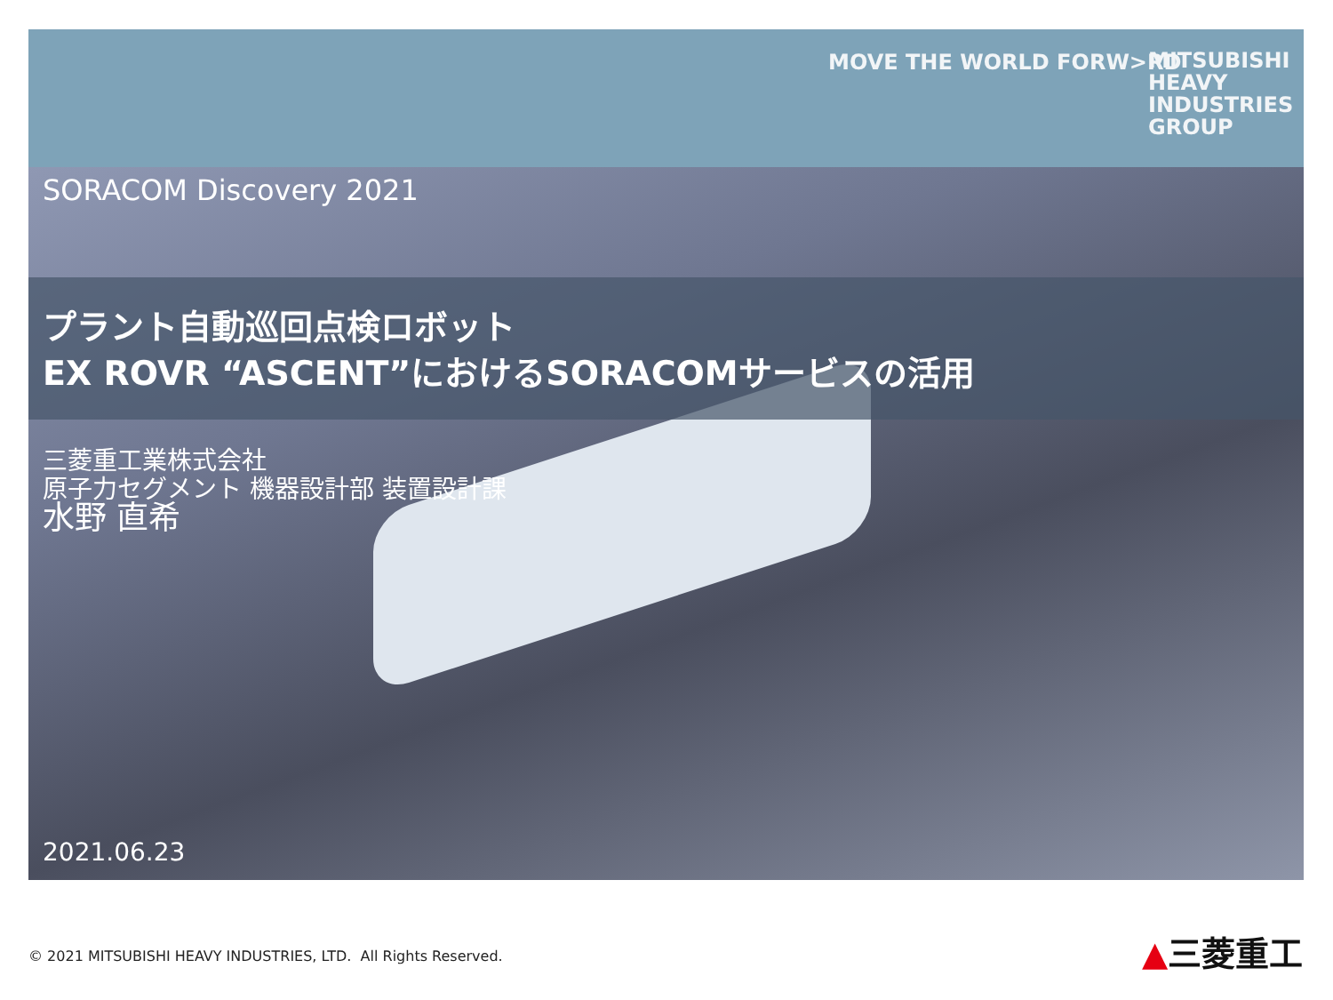MOVE THE WORLD FORW>RD
MITSUBISHI
HEAVY
INDUSTRIES
GROUP
SORACOM Discovery 2021
プラント自動巡回点検ロボット
EX ROVR “ASCENT”におけるSORACOMサービスの活用
三菱重工業株式会社
原子力セグメント 機器設計部 装置設計課
水野 直希
2021.06.23
© 2021 MITSUBISHI HEAVY INDUSTRIES, LTD. All Rights Reserved.
▲三菱重工